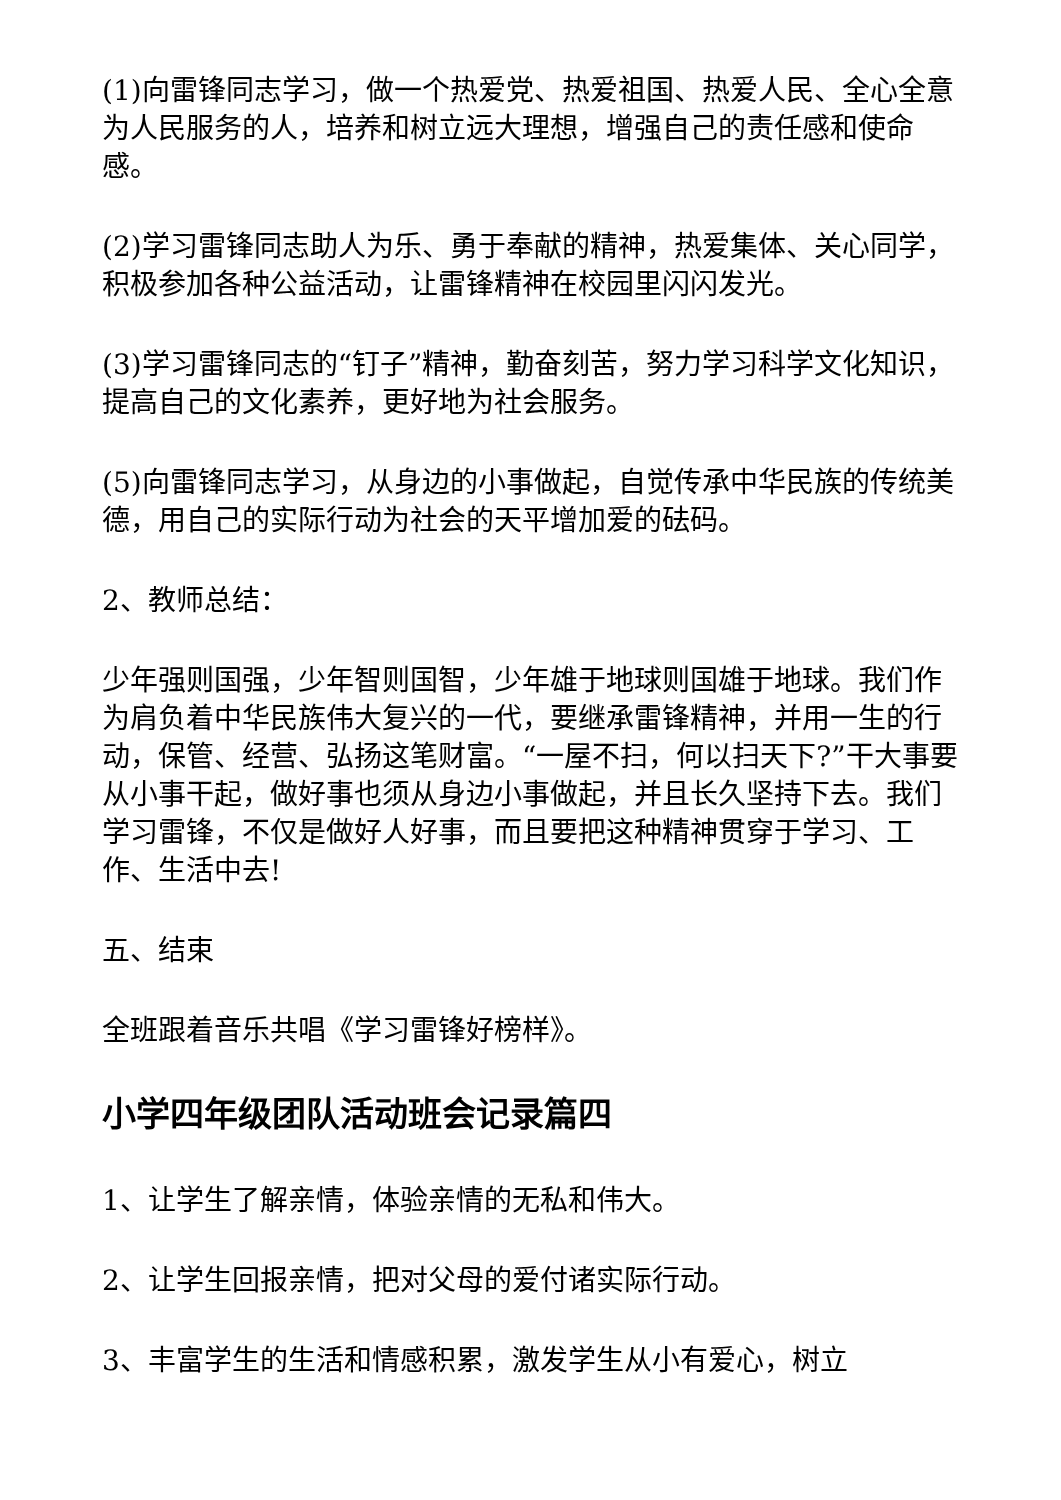(1)向雷锋同志学习，做一个热爱党、热爱祖国、热爱人民、全心全意为人民服务的人，培养和树立远大理想，增强自己的责任感和使命感。
(2)学习雷锋同志助人为乐、勇于奉献的精神，热爱集体、关心同学，积极参加各种公益活动，让雷锋精神在校园里闪闪发光。
(3)学习雷锋同志的“钉子”精神，勤奋刻苦，努力学习科学文化知识，提高自己的文化素养，更好地为社会服务。
(5)向雷锋同志学习，从身边的小事做起，自觉传承中华民族的传统美德，用自己的实际行动为社会的天平增加爱的砝码。
2、教师总结：
少年强则国强，少年智则国智，少年雄于地球则国雄于地球。我们作为肩负着中华民族伟大复兴的一代，要继承雷锋精神，并用一生的行动，保管、经营、弘扬这笔财富。“一屋不扫，何以扫天下?”干大事要从小事干起，做好事也须从身边小事做起，并且长久坚持下去。我们学习雷锋，不仅是做好人好事，而且要把这种精神贯穿于学习、工作、生活中去!
五、结束
全班跟着音乐共唱《学习雷锋好榜样》。
小学四年级团队活动班会记录篇四
1、让学生了解亲情，体验亲情的无私和伟大。
2、让学生回报亲情，把对父母的爱付诸实际行动。
3、丰富学生的生活和情感积累，激发学生从小有爱心，树立